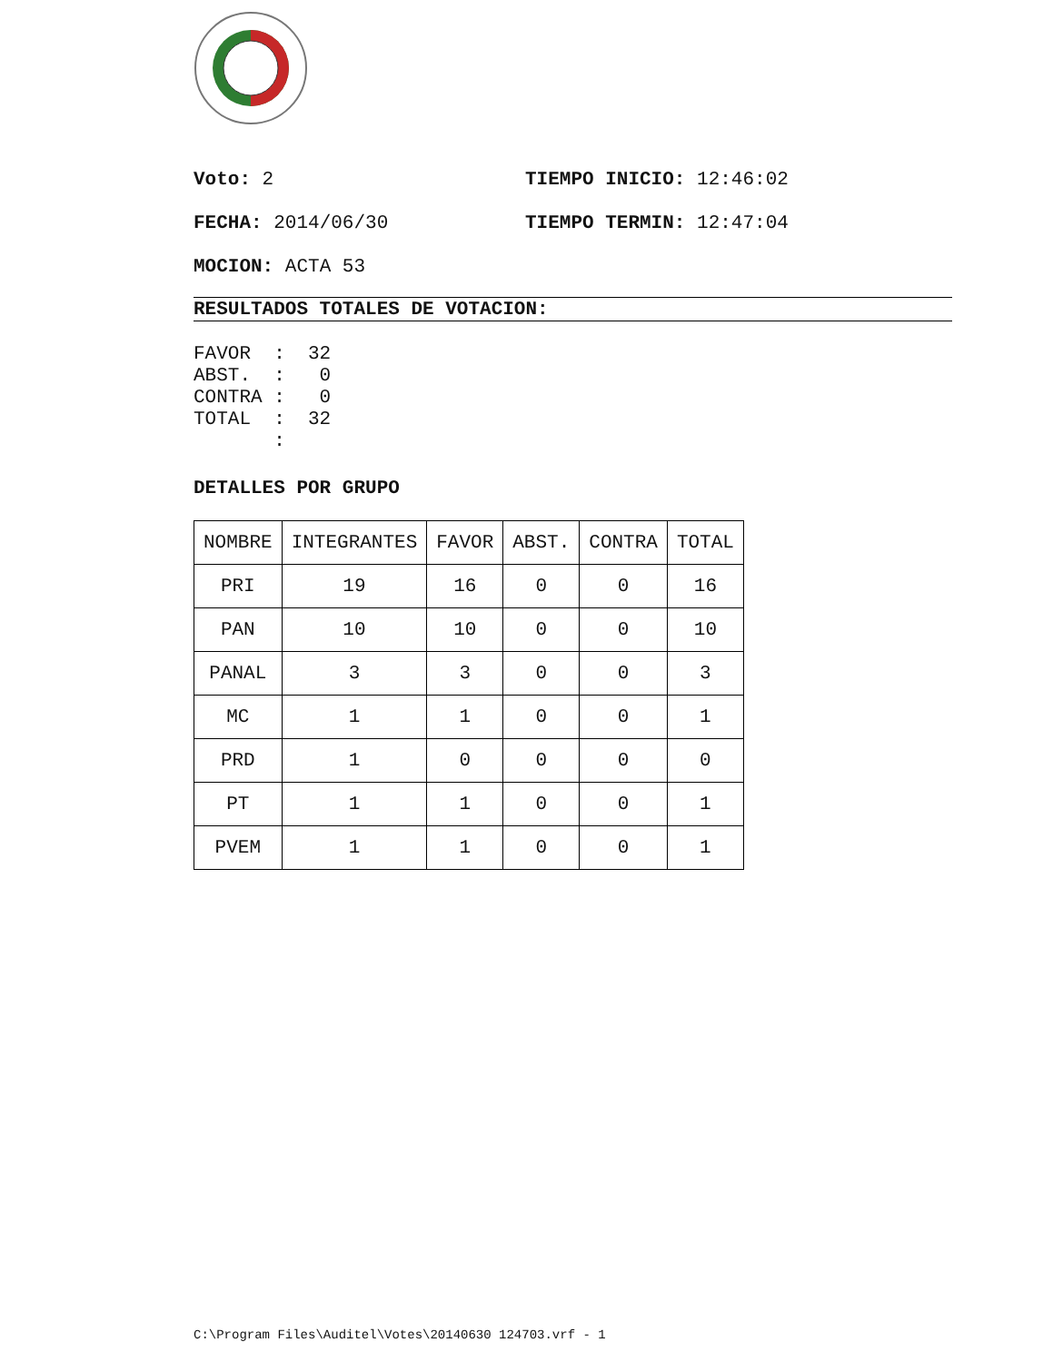Voto: 2 TIEMPO INICIO: 12:46:02
FECHA: 2014/06/30 TIEMPO TERMIN: 12:47:04
MOCION: ACTA 53
RESULTADOS TOTALES DE VOTACION:
FAVOR  :  32
ABST.  :   0
CONTRA :   0
TOTAL  :  32
       :
DETALLES POR GRUPO
| NOMBRE | INTEGRANTES | FAVOR | ABST. | CONTRA | TOTAL |
| --- | --- | --- | --- | --- | --- |
| PRI | 19 | 16 | 0 | 0 | 16 |
| PAN | 10 | 10 | 0 | 0 | 10 |
| PANAL | 3 | 3 | 0 | 0 | 3 |
| MC | 1 | 1 | 0 | 0 | 1 |
| PRD | 1 | 0 | 0 | 0 | 0 |
| PT | 1 | 1 | 0 | 0 | 1 |
| PVEM | 1 | 1 | 0 | 0 | 1 |
C:\Program Files\Auditel\Votes\20140630 124703.vrf - 1